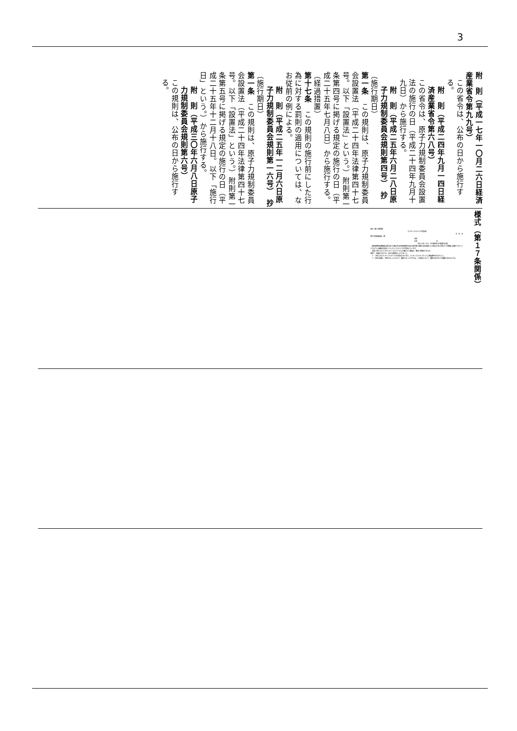3
附　則（平成一七年一〇月二六日経済産業省令第九九号）
この省令は、公布の日から施行する。
附　則（平成二四年九月一四日経済産業省令第六八号）
この省令は、原子力規制委員会設置法の施行の日（平成二十四年九月十九日）から施行する。
附　則（平成二五年六月二八日原子力規制委員会規則第四号）　抄
（施行期日）
第一条　この規則は、原子力規制委員会設置法（平成二十四年法律第四十七号。以下「設置法」という。）附則第一条第四号に掲げる規定の施行の日（平成二十五年七月八日）から施行する。
（経過措置）
第十七条　この規則の施行前にした行為に対する罰則の適用については、なお従前の例による。
附　則（平成二五年一二月六日原子力規制委員会規則第一六号）　抄
（施行期日）
第一条　この規則は、原子力規制委員会設置法（平成二十四年法律第四十七号。以下「設置法」という。）附則第一条第五号に掲げる規定の施行の日（平成二十五年十二月十八日。以下「施行日」という。）から施行する。
附　則（平成三〇年六月八日原子力規制委員会規則第六号）
この規則は、公布の日から施行する。
様式（第１７条関係）
様式（第17条関係）
フレキシブルディスク提出票
年　月　日
原子力規制委員会　殿
住所
氏名　　　　　　　　　　　　　印
（法人にあっては、その名称及び代表者の氏名）
　使用済燃料貯蔵施設の設計及び工事の方法の技術基準を定める省令第２条第２項の規定による申請に際し提出すべき書類に記載すべきこととされている事項を記録したフレキシブルディスクを提出いたします。
　本票に添付されているフレキシブルディスクに記載された事項は、事実に相違ありません。
備考１　用紙の大きさは、日本工業規格Ａ４とすること。
　２　２枚以上のフレキシブルディスクを提出するときは、フレキシブルディスクごとに整理番号を付すること。
　３　氏名を記載し、押印することに代えて、署名することができる。この場合において、署名は必ず本人が自署するものとする。